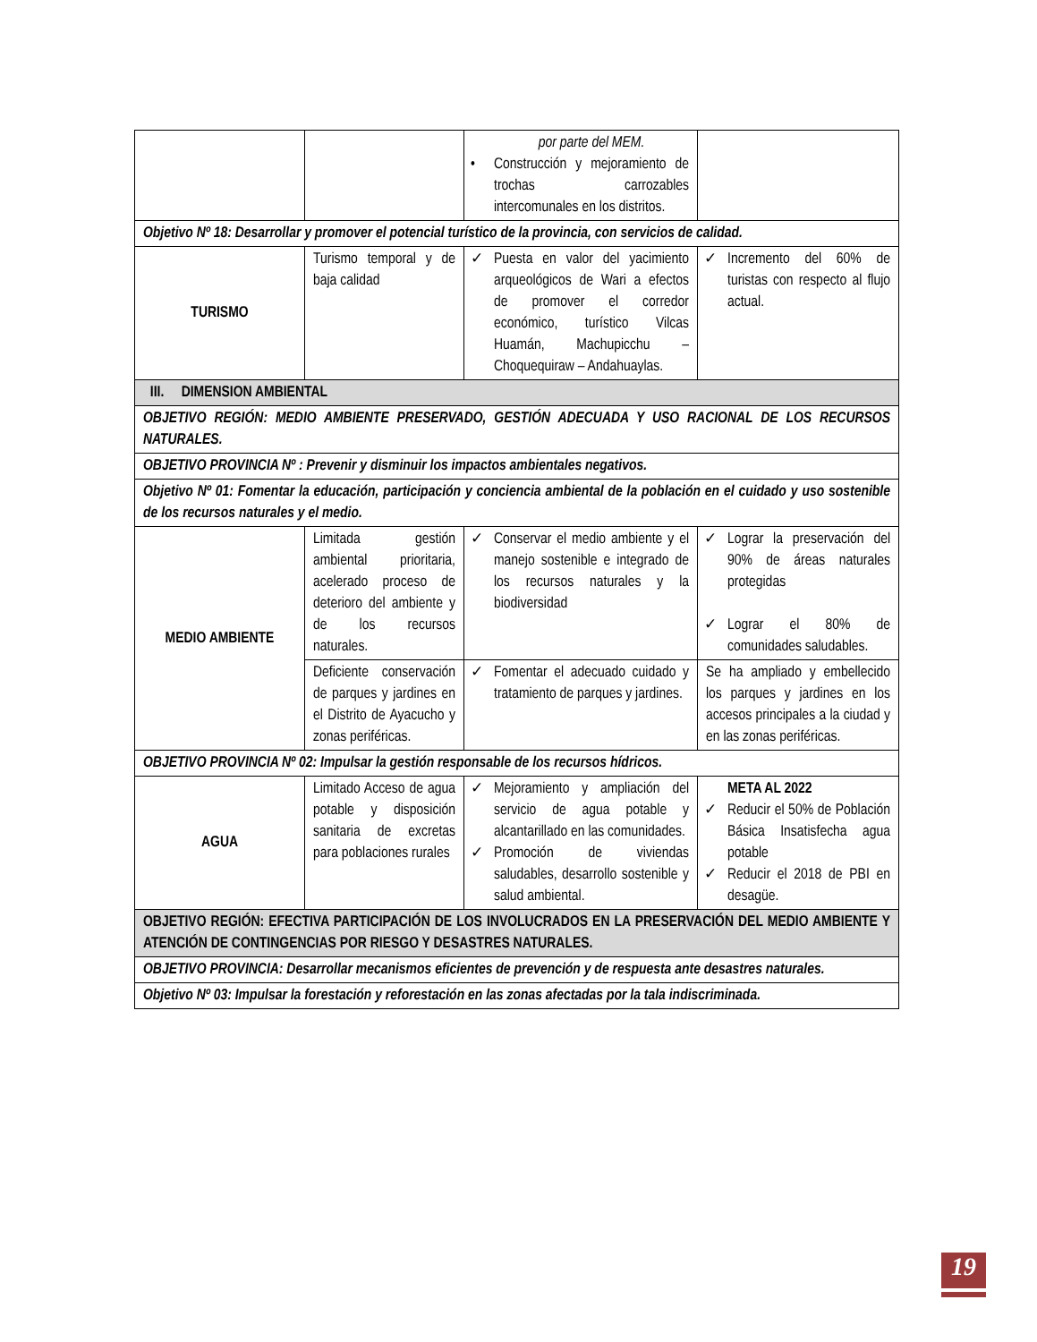| | | por parte del MEM. • Construcción y mejoramiento de trochas carrozables intercomunales en los distritos. | |
| Objetivo Nº 18: Desarrollar y promover el potencial turístico de la provincia, con servicios de calidad. | | | |
| TURISMO | Turismo temporal y de baja calidad | ✓ Puesta en valor del yacimiento arqueológicos de Wari a efectos de promover el corredor económico, turístico Vilcas Huamán, Machupicchu – Choquequiraw – Andahuaylas. | ✓ Incremento del 60% de turistas con respecto al flujo actual. |
| III. DIMENSION AMBIENTAL | | | |
| OBJETIVO REGIÓN: MEDIO AMBIENTE PRESERVADO, GESTIÓN ADECUADA Y USO RACIONAL DE LOS RECURSOS NATURALES. | | | |
| OBJETIVO PROVINCIA Nº : Prevenir y disminuir los impactos ambientales negativos. | | | |
| Objetivo Nº 01: Fomentar la educación, participación y conciencia ambiental de la población en el cuidado y uso sostenible de los recursos naturales y el medio. | | | |
| MEDIO AMBIENTE | Limitada gestión ambiental prioritaria, acelerado proceso de deterioro del ambiente y de los recursos naturales. | ✓ Conservar el medio ambiente y el manejo sostenible e integrado de los recursos naturales y la biodiversidad | ✓ Lograr la preservación del 90% de áreas naturales protegidas ✓ Lograr el 80% de comunidades saludables. |
| | Deficiente conservación de parques y jardines en el Distrito de Ayacucho y zonas periféricas. | ✓ Fomentar el adecuado cuidado y tratamiento de parques y jardines. | Se ha ampliado y embellecido los parques y jardines en los accesos principales a la ciudad y en las zonas periféricas. |
| OBJETIVO PROVINCIA Nº 02: Impulsar la gestión responsable de los recursos hídricos. | | | |
| AGUA | Limitado Acceso de agua potable y disposición sanitaria de excretas para poblaciones rurales | ✓ Mejoramiento y ampliación del servicio de agua potable y alcantarillado en las comunidades. ✓ Promoción de viviendas saludables, desarrollo sostenible y salud ambiental. | META AL 2022 ✓ Reducir el 50% de Población Básica Insatisfecha agua potable ✓ Reducir el 2018 de PBI en desagüe. |
| OBJETIVO REGIÓN: EFECTIVA PARTICIPACIÓN DE LOS INVOLUCRADOS EN LA PRESERVACIÓN DEL MEDIO AMBIENTE Y ATENCIÓN DE CONTINGENCIAS POR RIESGO Y DESASTRES NATURALES. | | | |
| OBJETIVO PROVINCIA: Desarrollar mecanismos eficientes de prevención y de respuesta ante desastres naturales. | | | |
| Objetivo Nº 03: Impulsar la forestación y reforestación en las zonas afectadas por la tala indiscriminada. | | | |
19